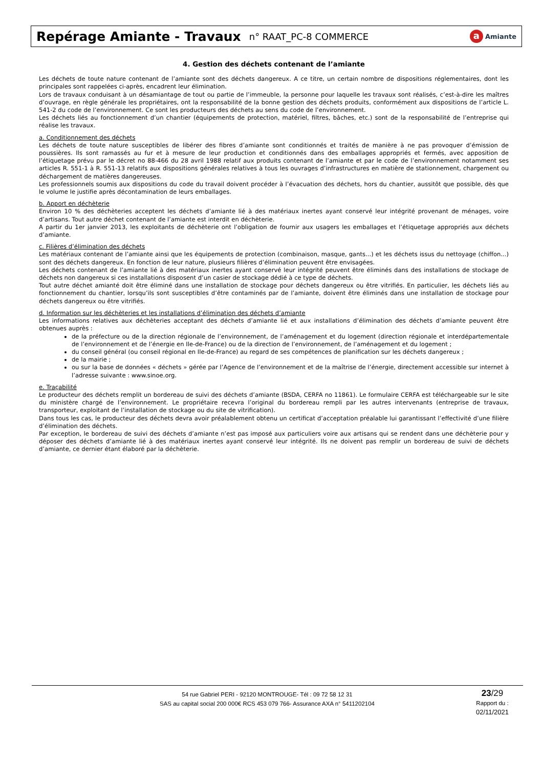Repérage Amiante - Travaux
n° RAAT_PC-8 COMMERCE
a Amiante
4. Gestion des déchets contenant de l’amiante
Les déchets de toute nature contenant de l’amiante sont des déchets dangereux. A ce titre, un certain nombre de dispositions réglementaires, dont les principales sont rappelées ci-après, encadrent leur élimination.
Lors de travaux conduisant à un désamiantage de tout ou partie de l’immeuble, la personne pour laquelle les travaux sont réalisés, c’est-à-dire les maîtres d’ouvrage, en règle générale les propriétaires, ont la responsabilité de la bonne gestion des déchets produits, conformément aux dispositions de l’article L. 541-2 du code de l’environnement. Ce sont les producteurs des déchets au sens du code de l’environnement.
Les déchets liés au fonctionnement d’un chantier (équipements de protection, matériel, filtres, bâches, etc.) sont de la responsabilité de l’entreprise qui réalise les travaux.
a. Conditionnement des déchets
Les déchets de toute nature susceptibles de libérer des fibres d’amiante sont conditionnés et traités de manière à ne pas provoquer d’émission de poussières. Ils sont ramassés au fur et à mesure de leur production et conditionnés dans des emballages appropriés et fermés, avec apposition de l’étiquetage prévu par le décret no 88-466 du 28 avril 1988 relatif aux produits contenant de l’amiante et par le code de l’environnement notamment ses articles R. 551-1 à R. 551-13 relatifs aux dispositions générales relatives à tous les ouvrages d’infrastructures en matière de stationnement, chargement ou déchargement de matières dangereuses.
Les professionnels soumis aux dispositions du code du travail doivent procéder à l’évacuation des déchets, hors du chantier, aussitôt que possible, dès que le volume le justifie après décontamination de leurs emballages.
b. Apport en déchèterie
Environ 10 % des déchèteries acceptent les déchets d’amiante lié à des matériaux inertes ayant conservé leur intégrité provenant de ménages, voire d’artisans. Tout autre déchet contenant de l’amiante est interdit en déchèterie.
A partir du 1er janvier 2013, les exploitants de déchèterie ont l’obligation de fournir aux usagers les emballages et l’étiquetage appropriés aux déchets d’amiante.
c. Filières d’élimination des déchets
Les matériaux contenant de l’amiante ainsi que les équipements de protection (combinaison, masque, gants...) et les déchets issus du nettoyage (chiffon...) sont des déchets dangereux. En fonction de leur nature, plusieurs filières d’élimination peuvent être envisagées.
Les déchets contenant de l’amiante lié à des matériaux inertes ayant conservé leur intégrité peuvent être éliminés dans des installations de stockage de déchets non dangereux si ces installations disposent d’un casier de stockage dédié à ce type de déchets.
Tout autre déchet amianté doit être éliminé dans une installation de stockage pour déchets dangereux ou être vitrifiés. En particulier, les déchets liés au fonctionnement du chantier, lorsqu’ils sont susceptibles d’être contaminés par de l’amiante, doivent être éliminés dans une installation de stockage pour déchets dangereux ou être vitrifiés.
d. Information sur les déchèteries et les installations d’élimination des déchets d’amiante
Les informations relatives aux déchèteries acceptant des déchets d’amiante lié et aux installations d’élimination des déchets d’amiante peuvent être obtenues auprès :
de la préfecture ou de la direction régionale de l’environnement, de l’aménagement et du logement (direction régionale et interdépartementale de l’environnement et de l’énergie en Ile-de-France) ou de la direction de l’environnement, de l’aménagement et du logement ;
du conseil général (ou conseil régional en Ile-de-France) au regard de ses compétences de planification sur les déchets dangereux ;
de la mairie ;
ou sur la base de données « déchets » gérée par l’Agence de l’environnement et de la maîtrise de l’énergie, directement accessible sur internet à l’adresse suivante : www.sinoe.org.
e. Traçabilité
Le producteur des déchets remplit un bordereau de suivi des déchets d’amiante (BSDA, CERFA no 11861). Le formulaire CERFA est téléchargeable sur le site du ministère chargé de l’environnement. Le propriétaire recevra l’original du bordereau rempli par les autres intervenants (entreprise de travaux, transporteur, exploitant de l’installation de stockage ou du site de vitrification).
Dans tous les cas, le producteur des déchets devra avoir préalablement obtenu un certificat d’acceptation préalable lui garantissant l’effectivité d’une filière d’élimination des déchets.
Par exception, le bordereau de suivi des déchets d’amiante n’est pas imposé aux particuliers voire aux artisans qui se rendent dans une déchèterie pour y déposer des déchets d’amiante lié à des matériaux inertes ayant conservé leur intégrité. Ils ne doivent pas remplir un bordereau de suivi de déchets d’amiante, ce dernier étant élaboré par la déchèterie.
54 rue Gabriel PERI - 92120 MONTROUGE- Tél : 09 72 58 12 31
SAS au capital social 200 000€ RCS 453 079 766- Assurance AXA n° 5411202104
23/29
Rapport du :
02/11/2021